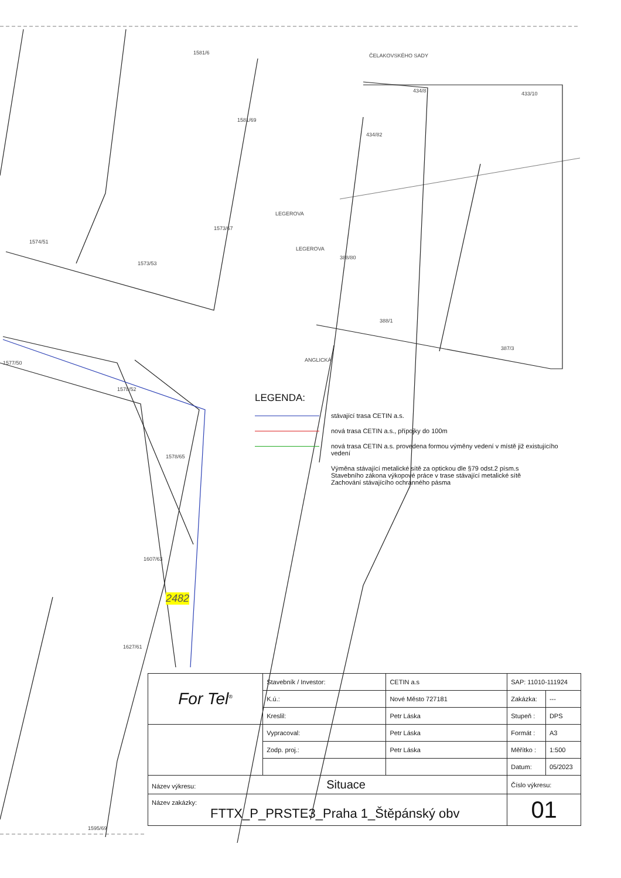1581/6 ČELAKOVSKÉHO SADY
434/8 433/10
1581/69
434/82
LEGEROVA
LEGEROVA
1573/67
1574/51
388/80
1573/53
388/1
387/3
ANGLICKÁ
1577/50
1578/52
1578/65
1607/63
2482
1627/61
1595/69
LEGENDA:
stávající trasa CETIN a.s.
nová trasa CETIN a.s., přípojky do 100m
nová trasa CETIN a.s. provedena formou výměny vedení v místě již existujícího vedení
Výměna stávající metalické sítě za optickou dle §79 odst.2 písm.s
Stavebního zákona výkopové práce v trase stávající metalické sítě
Zachování stávajícího ochranného pásma
| For Tel<sup>®</sup> | Stavebník / Investor: | CETIN a.s | SAP: 11010-111924 | |
| | K.ú.: | Nové Město 727181 | Zakázka: | --- |
| | Kreslil: | Petr Láska | Stupeň : | DPS |
| | Vypracoval: | Petr Láska | Formát : | A3 |
| | Zodp. proj.: | Petr Láska | Měřítko : | 1:500 |
| | | | Datum: | 05/2023 |
| Název výkresu: Situace | | | Číslo výkresu: | |
| Název zakázky: FTTX_P_PRSTE3_Praha 1_Štěpánský obv | | | 01 | |